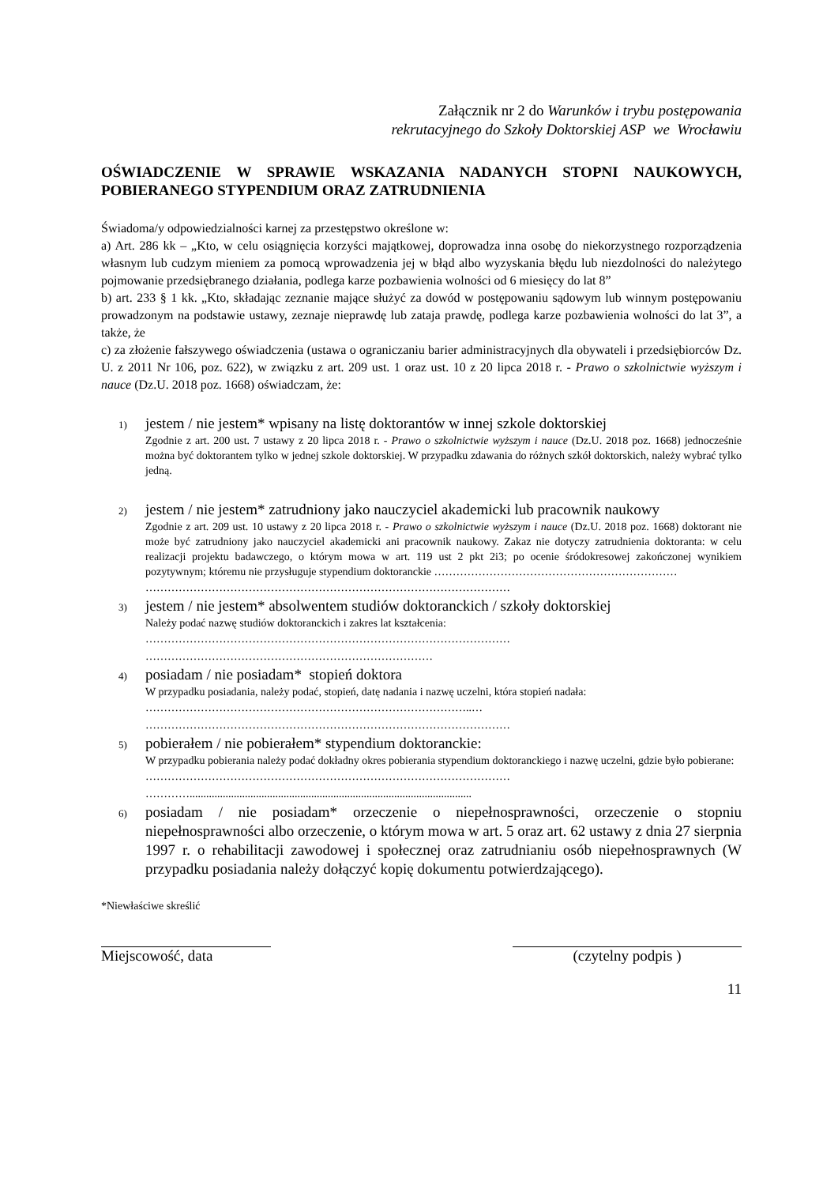Załącznik nr 2 do Warunków i trybu postępowania
rekrutacyjnego do Szkoły Doktorskiej ASP we Wrocławiu
OŚWIADCZENIE W SPRAWIE WSKAZANIA NADANYCH STOPNI NAUKOWYCH, POBIERANEGO STYPENDIUM ORAZ ZATRUDNIENIA
Świadoma/y odpowiedzialności karnej za przestępstwo określone w:
a) Art. 286 kk – „Kto, w celu osiągnięcia korzyści majątkowej, doprowadza inna osobę do niekorzystnego rozporządzenia własnym lub cudzym mieniem za pomocą wprowadzenia jej w błąd albo wyzyskania błędu lub niezdolności do należytego pojmowanie przedsiębranego działania, podlega karze pozbawienia wolności od 6 miesięcy do lat 8”
b) art. 233 § 1 kk. „Kto, składając zeznanie mające służyć za dowód w postępowaniu sądowym lub winnym postępowaniu prowadzonym na podstawie ustawy, zeznaje nieprawdę lub zataja prawdę, podlega karze pozbawienia wolności do lat 3”, a także, że
c) za złożenie fałszywego oświadczenia (ustawa o ograniczaniu barier administracyjnych dla obywateli i przedsiębiorców Dz. U. z 2011 Nr 106, poz. 622), w związku z art. 209 ust. 1 oraz ust. 10 z 20 lipca 2018 r. - Prawo o szkolnictwie wyższym i nauce (Dz.U. 2018 poz. 1668) oświadczam, że:
1)
jestem / nie jestem* wpisany na listę doktorantów w innej szkole doktorskiej
Zgodnie z art. 200 ust. 7 ustawy z 20 lipca 2018 r. - Prawo o szkolnictwie wyższym i nauce (Dz.U. 2018 poz. 1668) jednocześnie można być doktorantem tylko w jednej szkole doktorskiej. W przypadku zdawania do różnych szkół doktorskich, należy wybrać tylko jedną.
2)
jestem / nie jestem* zatrudniony jako nauczyciel akademicki lub pracownik naukowy
Zgodnie z art. 209 ust. 10 ustawy z 20 lipca 2018 r. - Prawo o szkolnictwie wyższym i nauce (Dz.U. 2018 poz. 1668) doktorant nie może być zatrudniony jako nauczyciel akademicki ani pracownik naukowy. Zakaz nie dotyczy zatrudnienia doktoranta: w celu realizacji projektu badawczego, o którym mowa w art. 119 ust 2 pkt 2i3; po ocenie śródokresowej zakończonej wynikiem pozytywnym; któremu nie przysługuje stypendium doktoranckie …………………………………………………………
………………………………………………………………………………………
3)
jestem / nie jestem* absolwentem studiów doktoranckich / szkoły doktorskiej
Należy podać nazwę studiów doktoranckich i zakres lat kształcenia:
………………………………………………………………………………………
……………………………………………………………………
4)
posiadam / nie posiadam* stopień doktora
W przypadku posiadania, należy podać, stopień, datę nadania i nazwę uczelni, która stopień nadała:
……………………………………………………………………………..…
………………………………………………………………………………………
5)
pobierałem / nie pobierałem* stypendium doktoranckie:
W przypadku pobierania należy podać dokładny okres pobierania stypendium doktoranckiego i nazwę uczelni, gdzie było pobierane:
………………………………………………………………………………………
…………......................................................................................................
6)
posiadam / nie posiadam* orzeczenie o niepełnosprawności, orzeczenie o stopniu niepełnosprawności albo orzeczenie, o którym mowa w art. 5 oraz art. 62 ustawy z dnia 27 sierpnia 1997 r. o rehabilitacji zawodowej i społecznej oraz zatrudnianiu osób niepełnosprawnych (W przypadku posiadania należy dołączyć kopię dokumentu potwierdzającego).
*Niewłaściwe skreślić
Miejscowość, data (czytelny podpis )
11